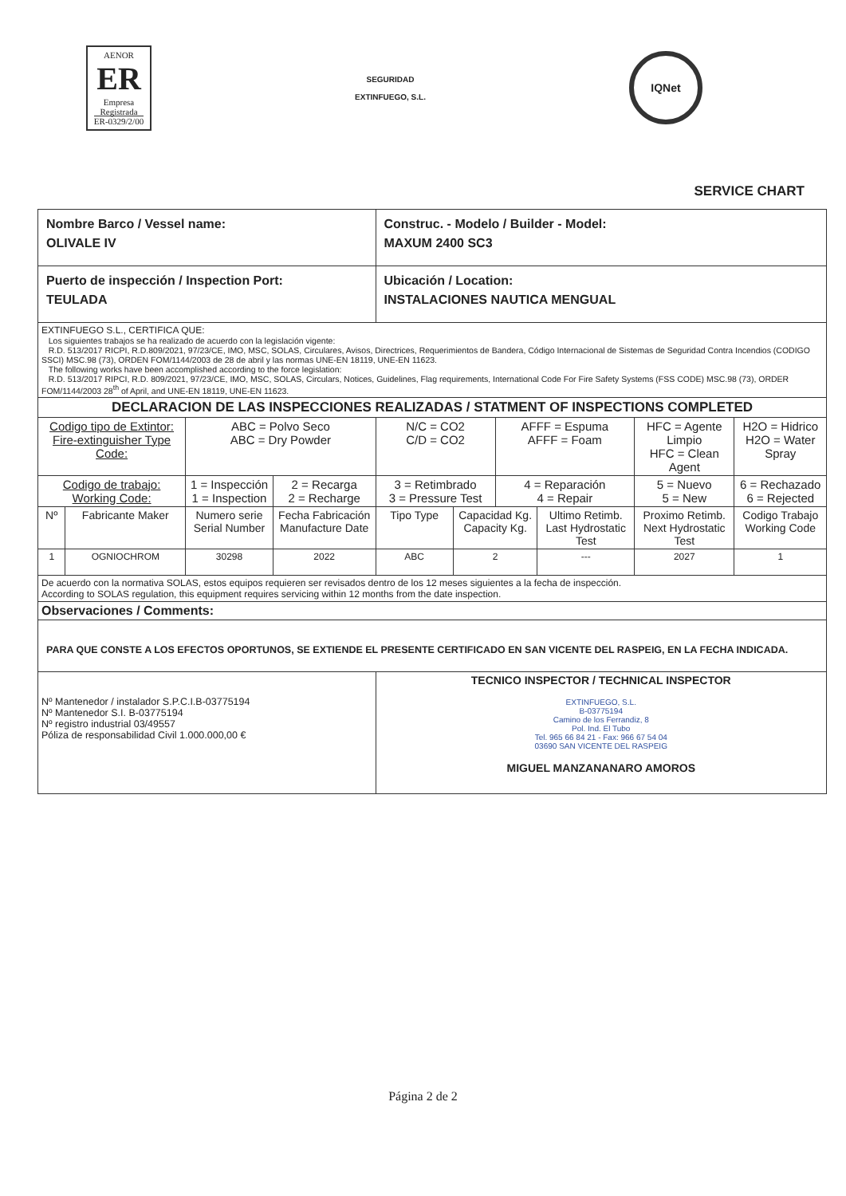AENOR
ER
Empresa Registrada
ER-0329/2/00
SEGURIDAD
EXTINFUEGO, S.L.
IQNet
SERVICE CHART
| Nombre Barco / Vessel name: OLIVALE IV | | | | Construc. - Modelo / Builder - Model: MAXUM 2400 SC3 | | | | | |
| Puerto de inspección / Inspection Port: TEULADA | | | | Ubicación / Location: INSTALACIONES NAUTICA MENGUAL | | | | | |
| EXTINFUEGO S.L., CERTIFICA QUE: Los siguientes trabajos se ha realizado de acuerdo con la legislación vigente: R.D. 513/2017 RICPI, R.D.809/2021, 97/23/CE, IMO, MSC, SOLAS, Circulares, Avisos, Directrices, Requerimientos de Bandera, Código Internacional de Sistemas de Seguridad Contra Incendios (CODIGO SSCI) MSC.98 (73), ORDEN FOM/1144/2003 de 28 de abril y las normas UNE-EN 18119, UNE-EN 11623. The following works have been accomplished according to the force legislation: R.D. 513/2017 RIPCI, R.D. 809/2021, 97/23/CE, IMO, MSC, SOLAS, Circulars, Notices, Guidelines, Flag requirements, International Code For Fire Safety Systems (FSS CODE) MSC.98 (73), ORDER FOM/1144/2003 28<sup>th</sup> of April, and UNE-EN 18119, UNE-EN 11623. | | | | | | | | | |
| DECLARACION DE LAS INSPECCIONES REALIZADAS / STATMENT OF INSPECTIONS COMPLETED | | | | | | | | | |
| Codigo tipo de Extintor: Fire-extinguisher Type Code: | | ABC = Polvo Seco ABC = Dry Powder | | N/C = CO2 C/D = CO2 | | AFFF = Espuma AFFF = Foam | | HFC = Agente Limpio HFC = Clean Agent | H2O = Hidrico H2O = Water Spray |
| Codigo de trabajo: Working Code: | | 1 = Inspección 1 = Inspection | 2 = Recarga 2 = Recharge | 3 = Retimbrado 3 = Pressure Test | | 4 = Reparación 4 = Repair | | 5 = Nuevo 5 = New | 6 = Rechazado 6 = Rejected |
| Nº | Fabricante Maker | Numero serie Serial Number | Fecha Fabricación Manufacture Date | Tipo Type | Capacidad Kg. Capacity Kg. | | Ultimo Retimb. Last Hydrostatic Test | Proximo Retimb. Next Hydrostatic Test | Codigo Trabajo Working Code |
| 1 | OGNIOCHROM | 30298 | 2022 | ABC | 2 | | --- | 2027 | 1 |
| De acuerdo con la normativa SOLAS, estos equipos requieren ser revisados dentro de los 12 meses siguientes a la fecha de inspección. According to SOLAS regulation, this equipment requires servicing within 12 months from the date inspection. | | | | | | | | | |
| Observaciones / Comments: | | | | | | | | | |
| PARA QUE CONSTE A LOS EFECTOS OPORTUNOS, SE EXTIENDE EL PRESENTE CERTIFICADO EN SAN VICENTE DEL RASPEIG, EN LA FECHA INDICADA. | | | | | | | | | |
| Nº Mantenedor / instalador S.P.C.I.B-03775194 Nº Mantenedor S.I. B-03775194 Nº registro industrial 03/49557 Póliza de responsabilidad Civil 1.000.000,00 € | | | | TECNICO INSPECTOR / TECHNICAL INSPECTOR EXTINFUEGO, S.L. B-03775194 Camino de los Ferrandiz, 8 Pol. Ind. El Tubo Tel. 965 66 84 21 - Fax: 966 67 54 04 03690 SAN VICENTE DEL RASPEIG MIGUEL MANZANANARO AMOROS | | | | | |
Página 2 de 2